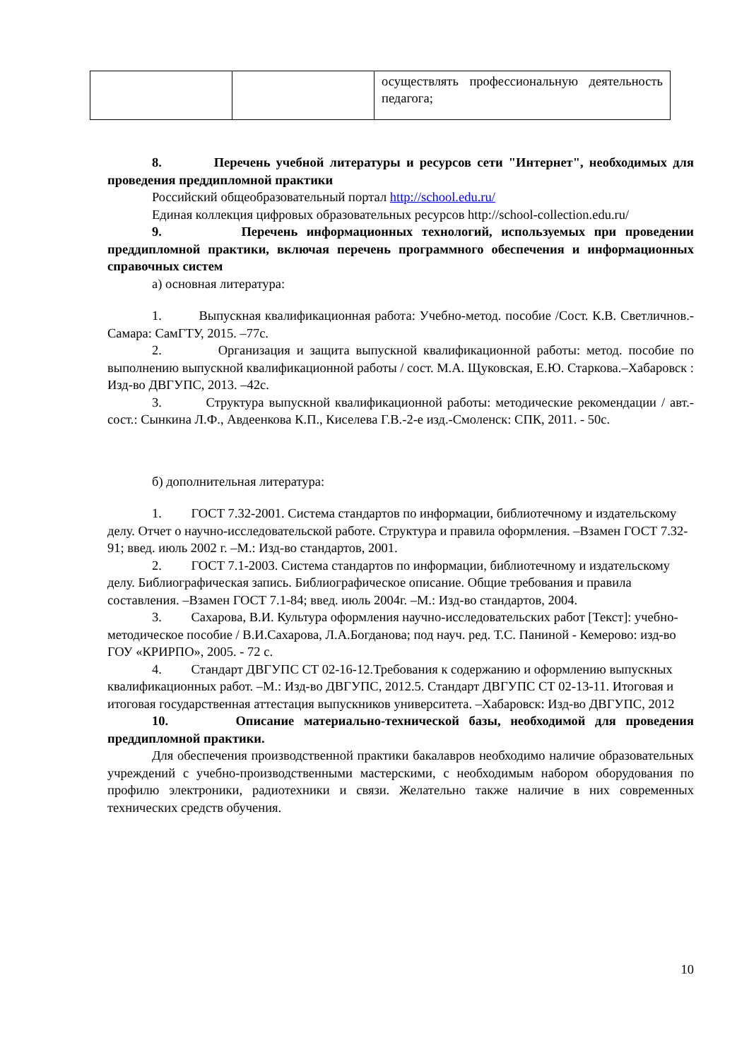| | | осуществлять профессиональную деятельность педагога; |
8. Перечень учебной литературы и ресурсов сети "Интернет", необходимых для проведения преддипломной практики
Российский общеобразовательный портал http://school.edu.ru/
Единая коллекция цифровых образовательных ресурсов http://school-collection.edu.ru/
9. Перечень информационных технологий, используемых при проведении преддипломной практики, включая перечень программного обеспечения и информационных справочных систем
а) основная литература:
1. Выпускная квалификационная работа: Учебно-метод. пособие /Сост. К.В. Светличнов.-Самара: СамГТУ, 2015. –77с.
2. Организация и защита выпускной квалификационной работы: метод. пособие по выполнению выпускной квалификационной работы / сост. М.А. Щуковская, Е.Ю. Старкова.–Хабаровск : Изд-во ДВГУПС, 2013. –42с.
3. Структура выпускной квалификационной работы: методические рекомендации / авт.-сост.: Сынкина Л.Ф., Авдеенкова К.П., Киселева Г.В.-2-е изд.-Смоленск: СПК, 2011. - 50с.
б) дополнительная литература:
1. ГОСТ 7.32-2001. Система стандартов по информации, библиотечному и издательскому делу. Отчет о научно-исследовательской работе. Структура и правила оформления. –Взамен ГОСТ 7.32-91; введ. июль 2002 г. –М.: Изд-во стандартов, 2001.
2. ГОСТ 7.1-2003. Система стандартов по информации, библиотечному и издательскому делу. Библиографическая запись. Библиографическое описание. Общие требования и правила составления. –Взамен ГОСТ 7.1-84; введ. июль 2004г. –М.: Изд-во стандартов, 2004.
3. Сахарова, В.И. Культура оформления научно-исследовательских работ [Текст]: учебно-методическое пособие / В.И.Сахарова, Л.А.Богданова; под науч. ред. Т.С. Паниной - Кемерово: изд-во ГОУ «КРИРПО», 2005. - 72 с.
4. Стандарт ДВГУПС СТ 02-16-12.Требования к содержанию и оформлению выпускных квалификационных работ. –М.: Изд-во ДВГУПС, 2012.5. Стандарт ДВГУПС СТ 02-13-11. Итоговая и итоговая государственная аттестация выпускников университета. –Хабаровск: Изд-во ДВГУПС, 2012
10. Описание материально-технической базы, необходимой для проведения преддипломной практики.
Для обеспечения производственной практики бакалавров необходимо наличие образовательных учреждений с учебно-производственными мастерскими, с необходимым набором оборудования по профилю электроники, радиотехники и связи. Желательно также наличие в них современных технических средств обучения.
10